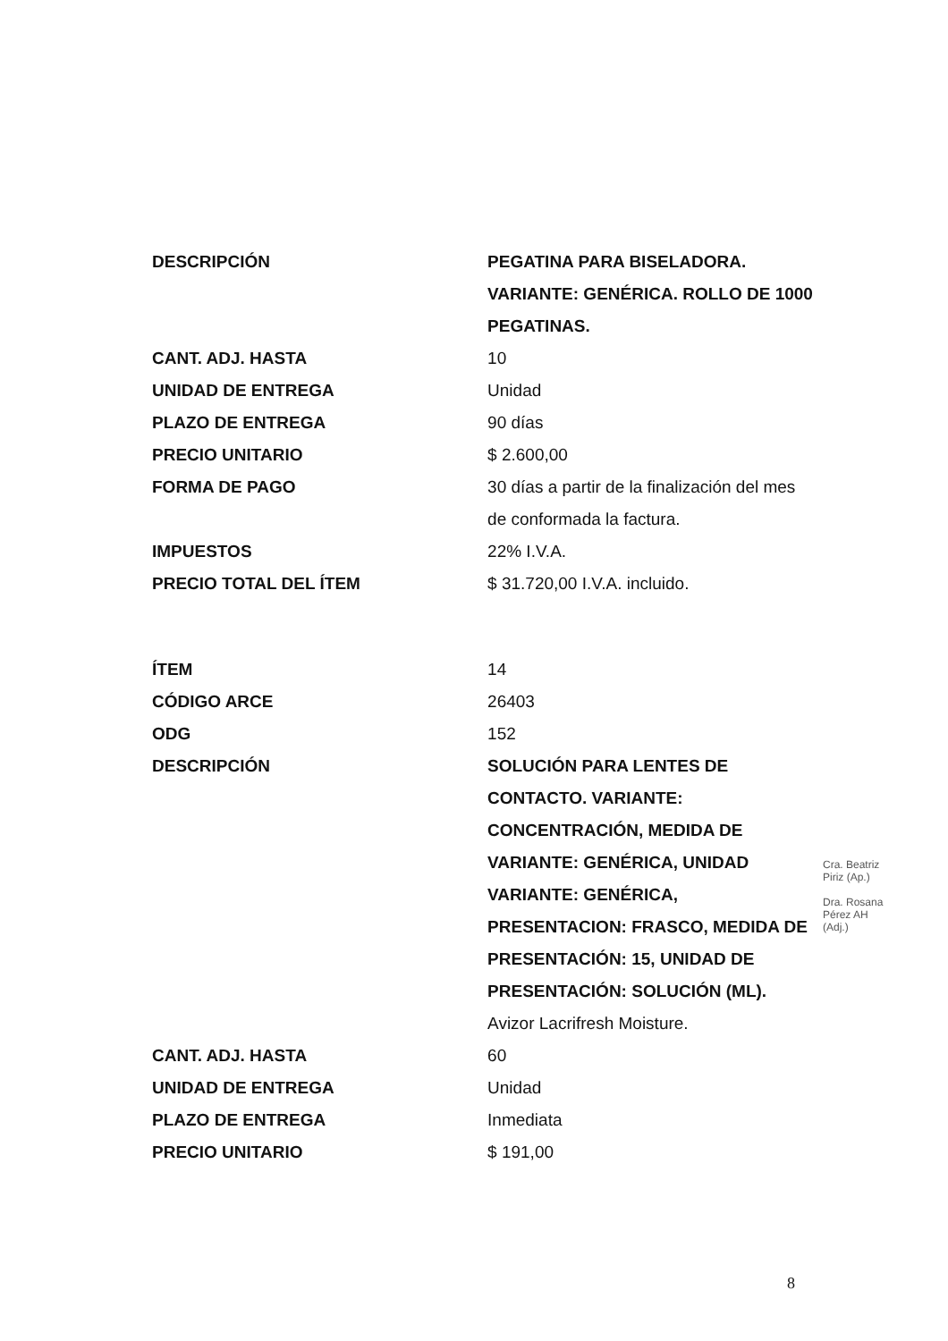| DESCRIPCIÓN | PEGATINA PARA BISELADORA. VARIANTE: GENÉRICA. ROLLO DE 1000 PEGATINAS. |
| CANT. ADJ. HASTA | 10 |
| UNIDAD DE ENTREGA | Unidad |
| PLAZO DE ENTREGA | 90 días |
| PRECIO UNITARIO | $ 2.600,00 |
| FORMA DE PAGO | 30 días a partir de la finalización del mes de conformada la factura. |
| IMPUESTOS | 22% I.V.A. |
| PRECIO TOTAL DEL ÍTEM | $ 31.720,00 I.V.A. incluido. |
| ÍTEM | 14 |
| CÓDIGO ARCE | 26403 |
| ODG | 152 |
| DESCRIPCIÓN | SOLUCIÓN PARA LENTES DE CONTACTO. VARIANTE: CONCENTRACIÓN, MEDIDA DE VARIANTE: GENÉRICA, UNIDAD VARIANTE: GENÉRICA, PRESENTACION: FRASCO, MEDIDA DE PRESENTACIÓN: 15, UNIDAD DE PRESENTACIÓN: SOLUCIÓN (ML). Avizor Lacrifresh Moisture. |
| CANT. ADJ. HASTA | 60 |
| UNIDAD DE ENTREGA | Unidad |
| PLAZO DE ENTREGA | Inmediata |
| PRECIO UNITARIO | $ 191,00 |
Cra. Beatriz Piriz (Ap.)
Dra. Rosana Pérez AH (Adj.)
8